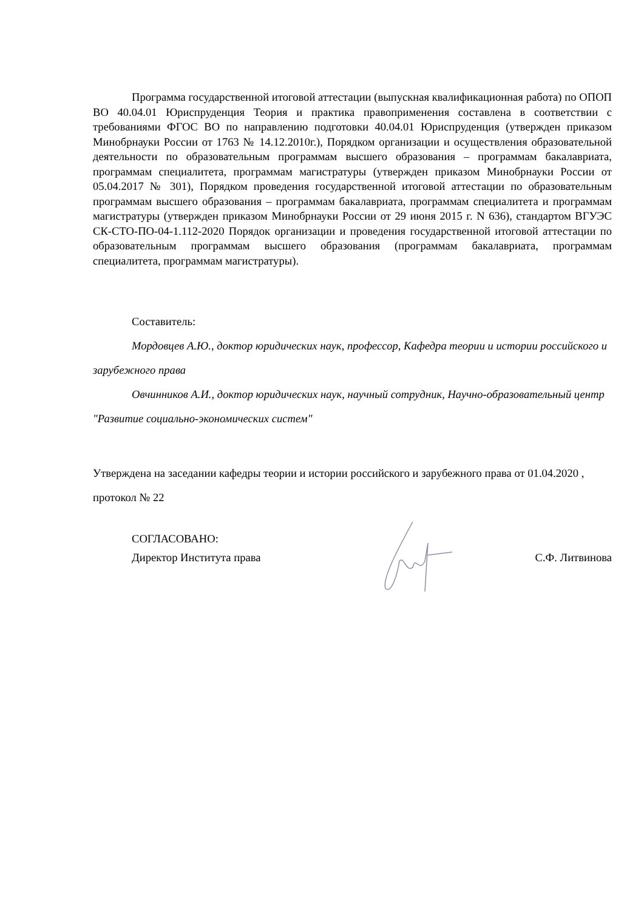Программа государственной итоговой аттестации (выпускная квалификационная работа) по ОПОП ВО 40.04.01 Юриспруденция Теория и практика правоприменения составлена в соответствии с требованиями ФГОС ВО по направлению подготовки 40.04.01 Юриспруденция (утвержден приказом Минобрнауки России от 1763 № 14.12.2010г.), Порядком организации и осуществления образовательной деятельности по образовательным программам высшего образования – программам бакалавриата, программам специалитета, программам магистратуры (утвержден приказом Минобрнауки России от 05.04.2017 № 301), Порядком проведения государственной итоговой аттестации по образовательным программам высшего образования – программам бакалавриата, программам специалитета и программам магистратуры (утвержден приказом Минобрнауки России от 29 июня 2015 г. N 636), стандартом ВГУЭС СК-СТО-ПО-04-1.112-2020 Порядок организации и проведения государственной итоговой аттестации по образовательным программам высшего образования (программам бакалавриата, программам специалитета, программам магистратуры).
Составитель:
Мордовцев А.Ю., доктор юридических наук, профессор, Кафедра теории и истории российского и зарубежного права
Овчинников А.И., доктор юридических наук, научный сотрудник, Научно-образовательный центр "Развитие социально-экономических систем"
Утверждена на заседании кафедры теории и истории российского и зарубежного права от 01.04.2020 , протокол № 22
СОГЛАСОВАНО:
Директор Института права С.Ф. Литвинова